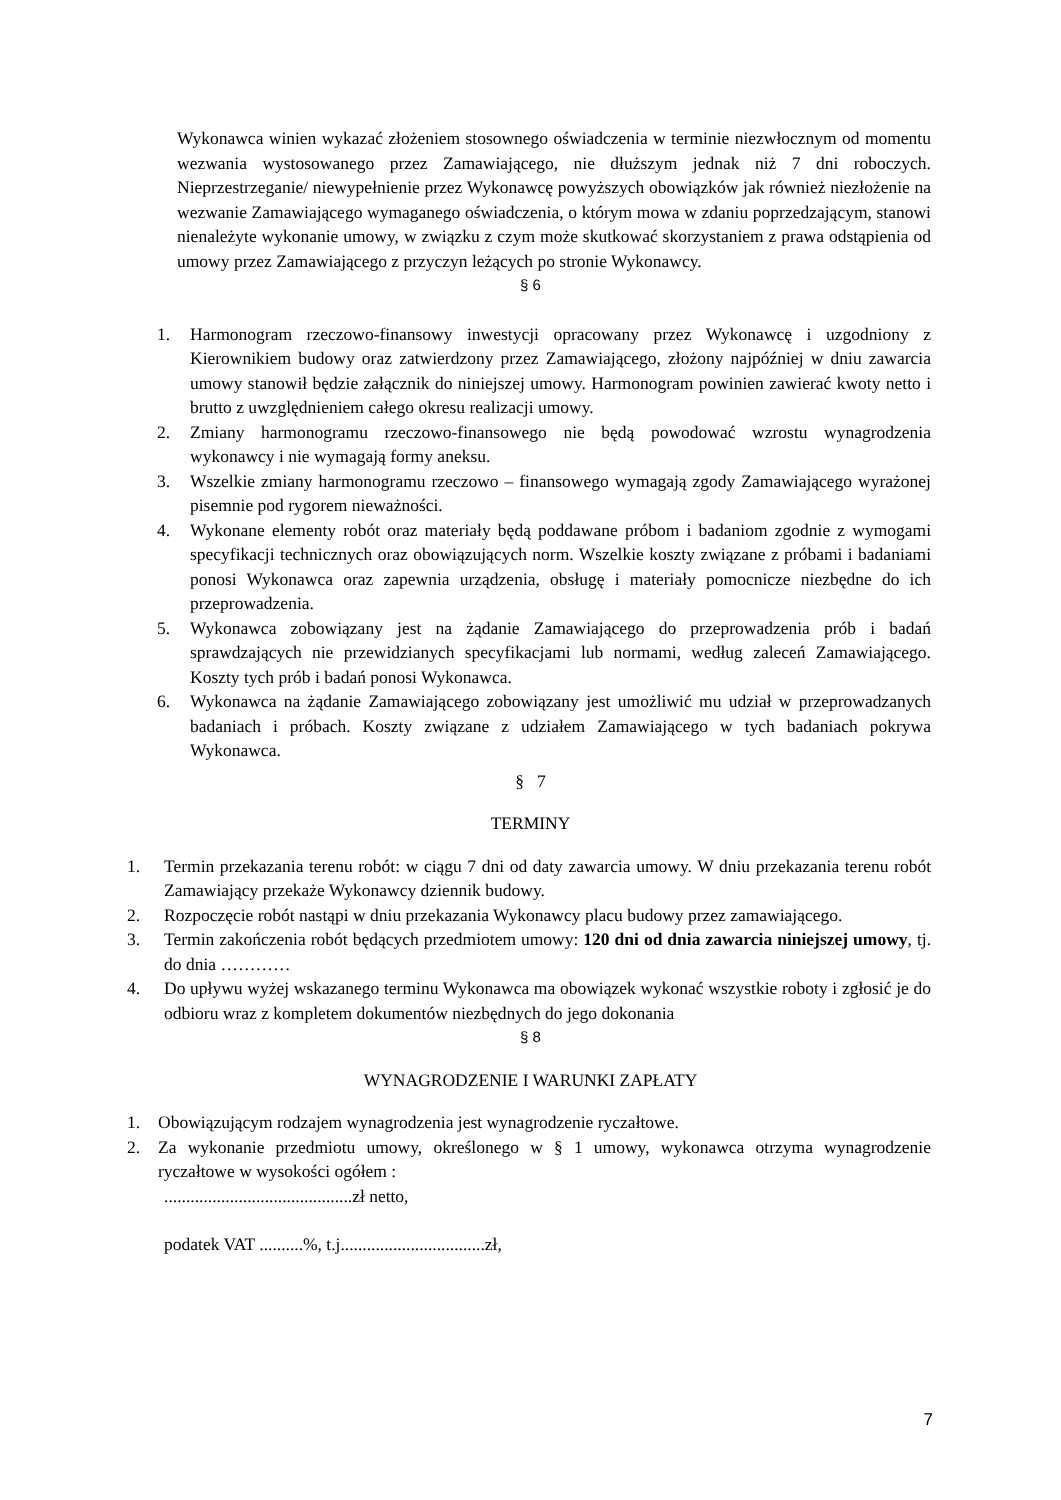Wykonawca winien wykazać złożeniem stosownego oświadczenia w terminie niezwłocznym od momentu wezwania wystosowanego przez Zamawiającego, nie dłuższym jednak niż 7 dni roboczych. Nieprzestrzeganie/ niewypełnienie przez Wykonawcę powyższych obowiązków jak również niezłożenie na wezwanie Zamawiającego wymaganego oświadczenia, o którym mowa w zdaniu poprzedzającym, stanowi nienależyte wykonanie umowy, w związku z czym może skutkować skorzystaniem z prawa odstąpienia od umowy przez Zamawiającego z przyczyn leżących po stronie Wykonawcy.
§ 6
1. Harmonogram rzeczowo-finansowy inwestycji opracowany przez Wykonawcę i uzgodniony z Kierownikiem budowy oraz zatwierdzony przez Zamawiającego, złożony najpóźniej w dniu zawarcia umowy stanowił będzie załącznik do niniejszej umowy. Harmonogram powinien zawierać kwoty netto i brutto z uwzględnieniem całego okresu realizacji umowy.
2. Zmiany harmonogramu rzeczowo-finansowego nie będą powodować wzrostu wynagrodzenia wykonawcy i nie wymagają formy aneksu.
3. Wszelkie zmiany harmonogramu rzeczowo – finansowego wymagają zgody Zamawiającego wyrażonej pisemnie pod rygorem nieważności.
4. Wykonane elementy robót oraz materiały będą poddawane próbom i badaniom zgodnie z wymogami specyfikacji technicznych oraz obowiązujących norm. Wszelkie koszty związane z próbami i badaniami ponosi Wykonawca oraz zapewnia urządzenia, obsługę i materiały pomocnicze niezbędne do ich przeprowadzenia.
5. Wykonawca zobowiązany jest na żądanie Zamawiającego do przeprowadzenia prób i badań sprawdzających nie przewidzianych specyfikacjami lub normami, według zaleceń Zamawiającego. Koszty tych prób i badań ponosi Wykonawca.
6. Wykonawca na żądanie Zamawiającego zobowiązany jest umożliwić mu udział w przeprowadzanych badaniach i próbach. Koszty związane z udziałem Zamawiającego w tych badaniach pokrywa Wykonawca.
§ 7
TERMINY
1. Termin przekazania terenu robót: w ciągu 7 dni od daty zawarcia umowy. W dniu przekazania terenu robót Zamawiający przekaże Wykonawcy dziennik budowy.
2. Rozpoczęcie robót nastąpi w dniu przekazania Wykonawcy placu budowy przez zamawiającego.
3. Termin zakończenia robót będących przedmiotem umowy: 120 dni od dnia zawarcia niniejszej umowy, tj. do dnia …………
4. Do upływu wyżej wskazanego terminu Wykonawca ma obowiązek wykonać wszystkie roboty i zgłosić je do odbioru wraz z kompletem dokumentów niezbędnych do jego dokonania
§ 8
WYNAGRODZENIE I WARUNKI ZAPŁATY
1. Obowiązującym rodzajem wynagrodzenia jest wynagrodzenie ryczałtowe.
2. Za wykonanie przedmiotu umowy, określonego w § 1 umowy, wykonawca otrzyma wynagrodzenie ryczałtowe w wysokości ogółem :
...........................................zł netto,
podatek VAT ..........%, t.j.................................zł,
7